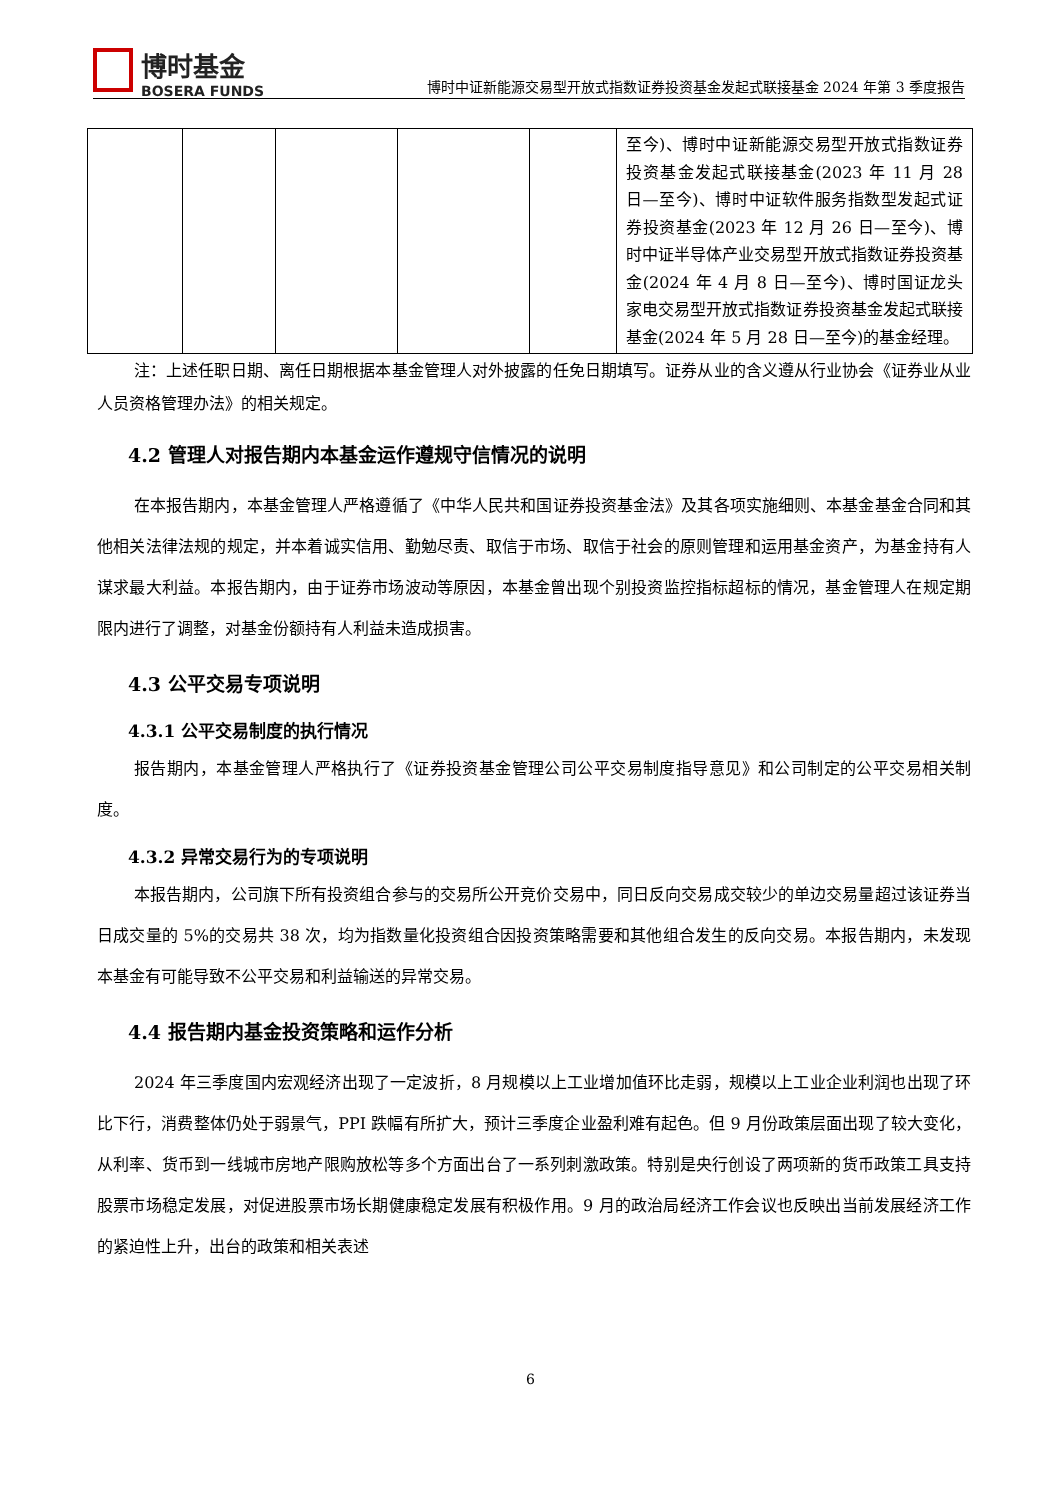博时基金
BOSERA FUNDS
博时中证新能源交易型开放式指数证券投资基金发起式联接基金 2024 年第 3 季度报告
| | | | | | 至今)、博时中证新能源交易型开放式指数证券投资基金发起式联接基金(2023 年 11 月 28 日—至今)、博时中证软件服务指数型发起式证券投资基金(2023 年 12 月 26 日—至今)、博时中证半导体产业交易型开放式指数证券投资基金(2024 年 4 月 8 日—至今)、博时国证龙头家电交易型开放式指数证券投资基金发起式联接基金(2024 年 5 月 28 日—至今)的基金经理。 |
注：上述任职日期、离任日期根据本基金管理人对外披露的任免日期填写。证券从业的含义遵从行业协会《证券业从业人员资格管理办法》的相关规定。
4.2 管理人对报告期内本基金运作遵规守信情况的说明
在本报告期内，本基金管理人严格遵循了《中华人民共和国证券投资基金法》及其各项实施细则、本基金基金合同和其他相关法律法规的规定，并本着诚实信用、勤勉尽责、取信于市场、取信于社会的原则管理和运用基金资产，为基金持有人谋求最大利益。本报告期内，由于证券市场波动等原因，本基金曾出现个别投资监控指标超标的情况，基金管理人在规定期限内进行了调整，对基金份额持有人利益未造成损害。
4.3 公平交易专项说明
4.3.1 公平交易制度的执行情况
报告期内，本基金管理人严格执行了《证券投资基金管理公司公平交易制度指导意见》和公司制定的公平交易相关制度。
4.3.2 异常交易行为的专项说明
本报告期内，公司旗下所有投资组合参与的交易所公开竞价交易中，同日反向交易成交较少的单边交易量超过该证券当日成交量的 5%的交易共 38 次，均为指数量化投资组合因投资策略需要和其他组合发生的反向交易。本报告期内，未发现本基金有可能导致不公平交易和利益输送的异常交易。
4.4 报告期内基金投资策略和运作分析
2024 年三季度国内宏观经济出现了一定波折，8 月规模以上工业增加值环比走弱，规模以上工业企业利润也出现了环比下行，消费整体仍处于弱景气，PPI 跌幅有所扩大，预计三季度企业盈利难有起色。但 9 月份政策层面出现了较大变化，从利率、货币到一线城市房地产限购放松等多个方面出台了一系列刺激政策。特别是央行创设了两项新的货币政策工具支持股票市场稳定发展，对促进股票市场长期健康稳定发展有积极作用。9 月的政治局经济工作会议也反映出当前发展经济工作的紧迫性上升，出台的政策和相关表述
6